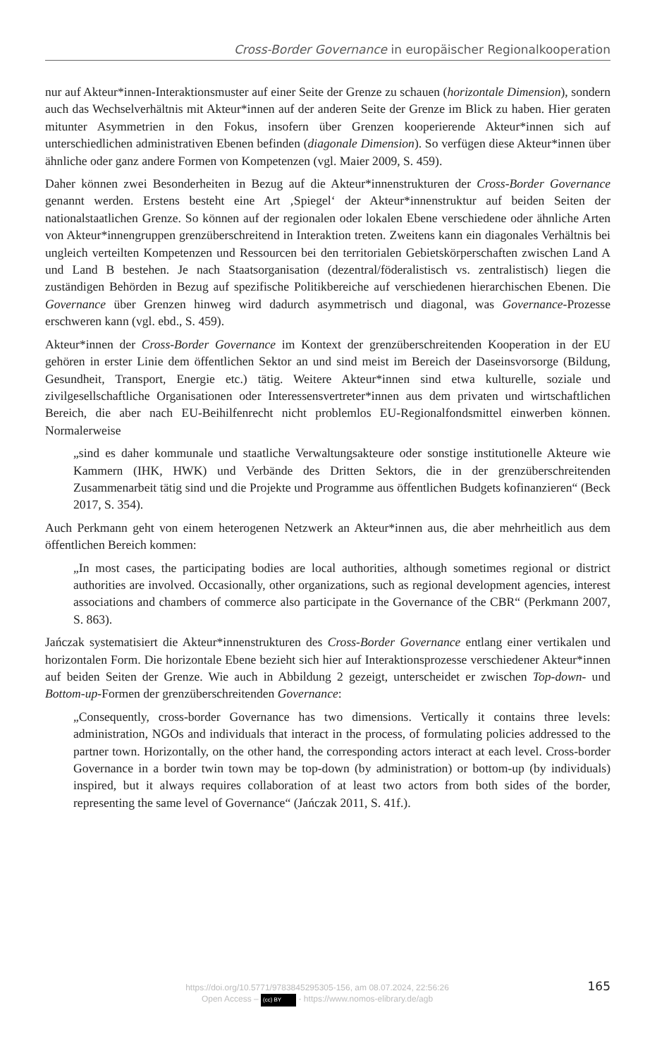Cross-Border Governance in europäischer Regionalkooperation
nur auf Akteur*innen-Interaktionsmuster auf einer Seite der Grenze zu schauen (horizontale Dimension), sondern auch das Wechselverhältnis mit Akteur*innen auf der anderen Seite der Grenze im Blick zu haben. Hier geraten mitunter Asymmetrien in den Fokus, insofern über Grenzen kooperierende Akteur*innen sich auf unterschiedlichen administrativen Ebenen befinden (diagonale Dimension). So verfügen diese Akteur*innen über ähnliche oder ganz andere Formen von Kompetenzen (vgl. Maier 2009, S. 459).
Daher können zwei Besonderheiten in Bezug auf die Akteur*innenstrukturen der Cross-Border Governance genannt werden. Erstens besteht eine Art ‚Spiegel‘ der Akteur*innenstruktur auf beiden Seiten der nationalstaatlichen Grenze. So können auf der regionalen oder lokalen Ebene verschiedene oder ähnliche Arten von Akteur*innengruppen grenzüberschreitend in Interaktion treten. Zweitens kann ein diagonales Verhältnis bei ungleich verteilten Kompetenzen und Ressourcen bei den territorialen Gebietskörperschaften zwischen Land A und Land B bestehen. Je nach Staatsorganisation (dezentral/föderalistisch vs. zentralistisch) liegen die zuständigen Behörden in Bezug auf spezifische Politikbereiche auf verschiedenen hierarchischen Ebenen. Die Governance über Grenzen hinweg wird dadurch asymmetrisch und diagonal, was Governance-Prozesse erschweren kann (vgl. ebd., S. 459).
Akteur*innen der Cross-Border Governance im Kontext der grenzüberschreitenden Kooperation in der EU gehören in erster Linie dem öffentlichen Sektor an und sind meist im Bereich der Daseinsvorsorge (Bildung, Gesundheit, Transport, Energie etc.) tätig. Weitere Akteur*innen sind etwa kulturelle, soziale und zivilgesellschaftliche Organisationen oder Interessensvertreter*innen aus dem privaten und wirtschaftlichen Bereich, die aber nach EU-Beihilfenrecht nicht problemlos EU-Regionalfondsmittel einwerben können. Normalerweise
„sind es daher kommunale und staatliche Verwaltungsakteure oder sonstige institutionelle Akteure wie Kammern (IHK, HWK) und Verbände des Dritten Sektors, die in der grenzüberschreitenden Zusammenarbeit tätig sind und die Projekte und Programme aus öffentlichen Budgets kofinanzieren“ (Beck 2017, S. 354).
Auch Perkmann geht von einem heterogenen Netzwerk an Akteur*innen aus, die aber mehrheitlich aus dem öffentlichen Bereich kommen:
„In most cases, the participating bodies are local authorities, although sometimes regional or district authorities are involved. Occasionally, other organizations, such as regional development agencies, interest associations and chambers of commerce also participate in the Governance of the CBR“ (Perkmann 2007, S. 863).
Jańczak systematisiert die Akteur*innenstrukturen des Cross-Border Governance entlang einer vertikalen und horizontalen Form. Die horizontale Ebene bezieht sich hier auf Interaktionsprozesse verschiedener Akteur*innen auf beiden Seiten der Grenze. Wie auch in Abbildung 2 gezeigt, unterscheidet er zwischen Top-down- und Bottom-up-Formen der grenzüberschreitenden Governance:
„Consequently, cross-border Governance has two dimensions. Vertically it contains three levels: administration, NGOs and individuals that interact in the process, of formulating policies addressed to the partner town. Horizontally, on the other hand, the corresponding actors interact at each level. Cross-border Governance in a border twin town may be top-down (by administration) or bottom-up (by individuals) inspired, but it always requires collaboration of at least two actors from both sides of the border, representing the same level of Governance“ (Jańczak 2011, S. 41f.).
https://doi.org/10.5771/9783845295305-156, am 08.07.2024, 22:56:26
Open Access – (cc) BY - https://www.nomos-elibrary.de/agb
165